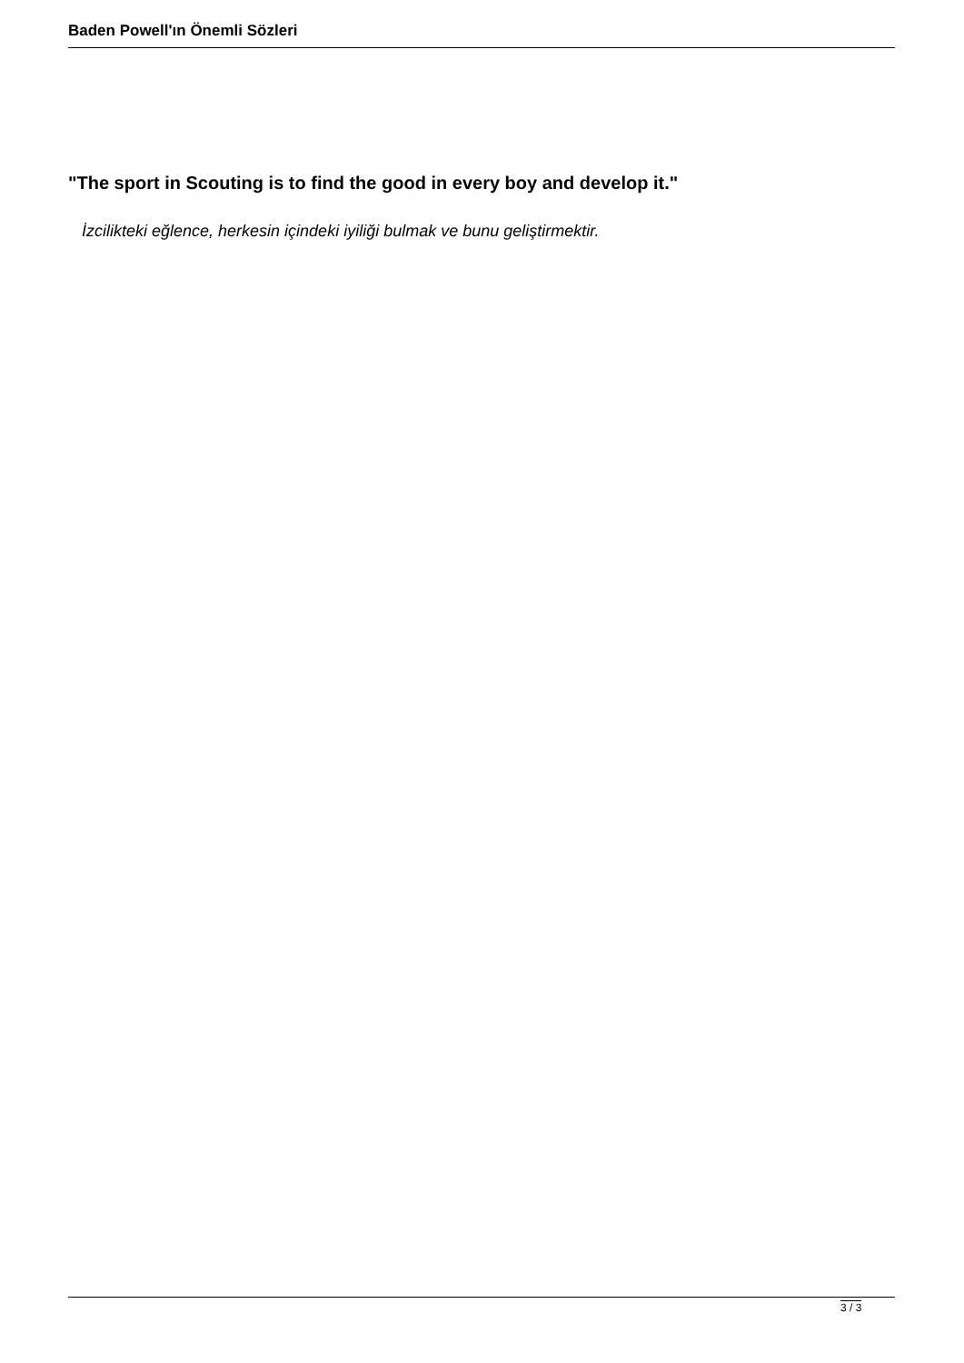Baden Powell'ın Önemli Sözleri
"The sport in Scouting is to find the good in every boy and develop it."
İzcilikteki eğlence, herkesin içindeki iyiliği bulmak ve bunu geliştirmektir.
3 / 3